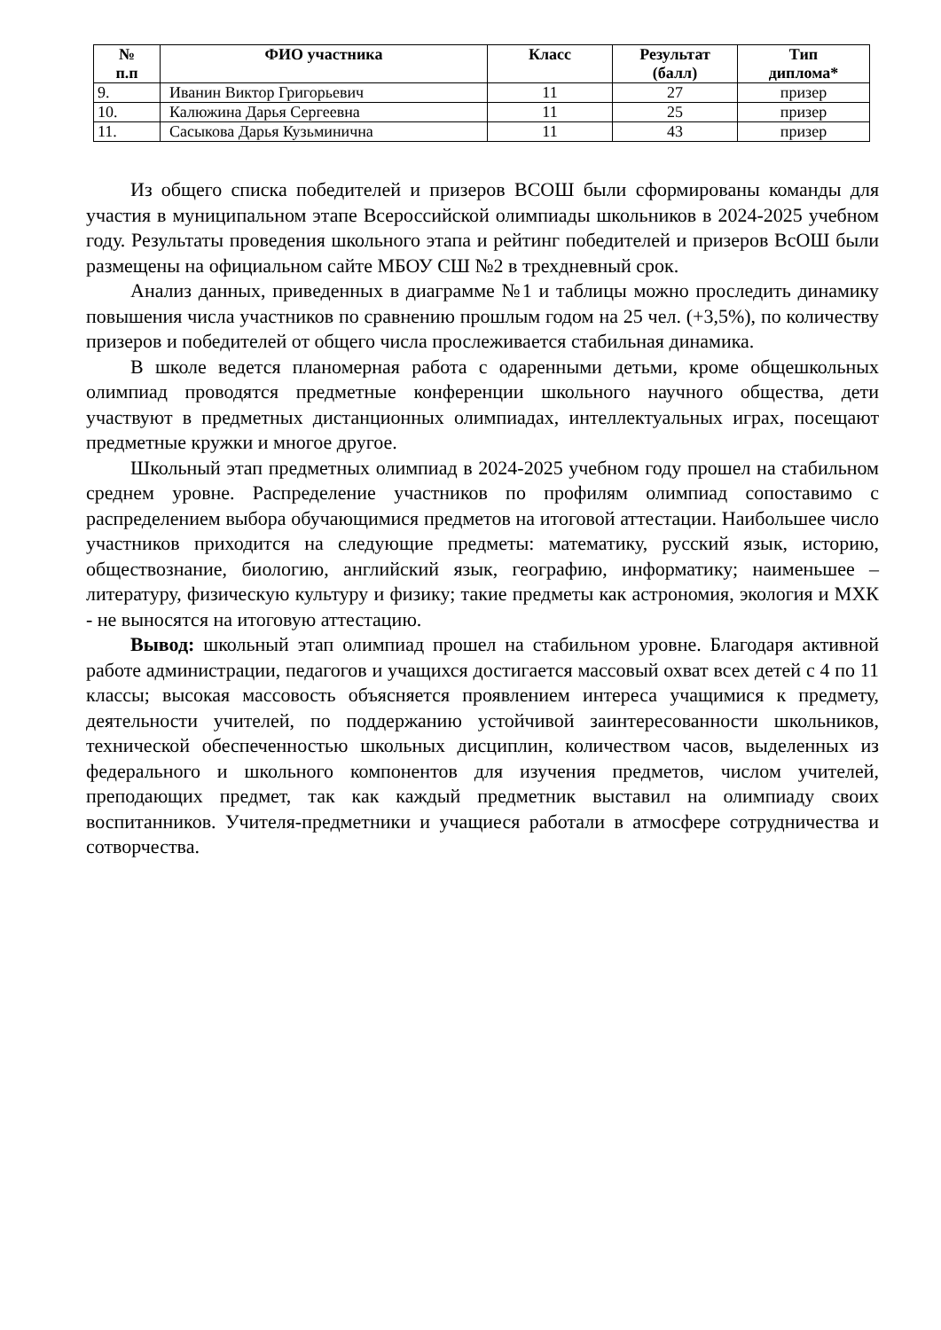| № п.п | ФИО участника | Класс | Результат (балл) | Тип диплома* |
| --- | --- | --- | --- | --- |
| 9. | Иванин Виктор Григорьевич | 11 | 27 | призер |
| 10. | Калюжина Дарья Сергеевна | 11 | 25 | призер |
| 11. | Сасыкова Дарья Кузьминична | 11 | 43 | призер |
Из общего списка победителей и призеров ВСОШ были сформированы команды для участия в муниципальном этапе Всероссийской олимпиады школьников в 2024-2025 учебном году. Результаты проведения школьного этапа и рейтинг победителей и призеров ВсОШ были размещены на официальном сайте МБОУ СШ №2 в трехдневный срок.
Анализ данных, приведенных в диаграмме №1 и таблицы можно проследить динамику повышения числа участников по сравнению прошлым годом на 25 чел. (+3,5%), по количеству призеров и победителей от общего числа прослеживается стабильная динамика.
В школе ведется планомерная работа с одаренными детьми, кроме общешкольных олимпиад проводятся предметные конференции школьного научного общества, дети участвуют в предметных дистанционных олимпиадах, интеллектуальных играх, посещают предметные кружки и многое другое.
Школьный этап предметных олимпиад в 2024-2025 учебном году прошел на стабильном среднем уровне. Распределение участников по профилям олимпиад сопоставимо с распределением выбора обучающимися предметов на итоговой аттестации. Наибольшее число участников приходится на следующие предметы: математику, русский язык, историю, обществознание, биологию, английский язык, географию, информатику; наименьшее – литературу, физическую культуру и физику; такие предметы как астрономия, экология и МХК - не выносятся на итоговую аттестацию.
Вывод: школьный этап олимпиад прошел на стабильном уровне. Благодаря активной работе администрации, педагогов и учащихся достигается массовый охват всех детей с 4 по 11 классы; высокая массовость объясняется проявлением интереса учащимися к предмету, деятельности учителей, по поддержанию устойчивой заинтересованности школьников, технической обеспеченностью школьных дисциплин, количеством часов, выделенных из федерального и школьного компонентов для изучения предметов, числом учителей, преподающих предмет, так как каждый предметник выставил на олимпиаду своих воспитанников. Учителя-предметники и учащиеся работали в атмосфере сотрудничества и сотворчества.